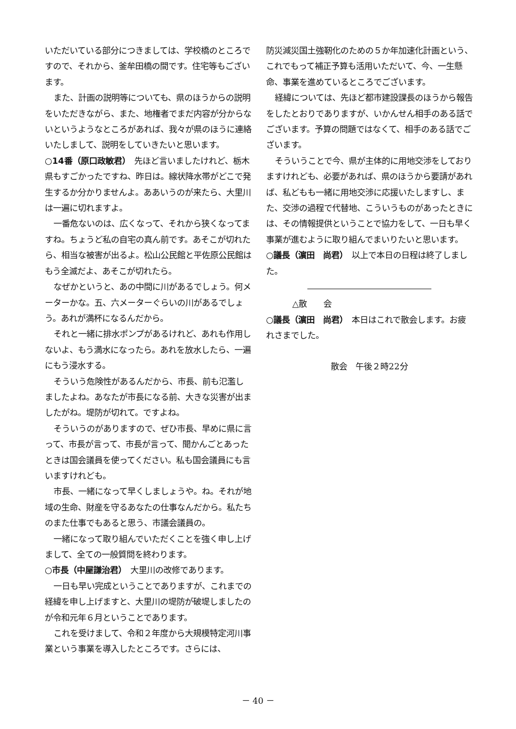いただいている部分につきましては、学校橋のところですので、それから、釜牟田橋の間です。住宅等もございます。
また、計画の説明等についても、県のほうからの説明をいただきながら、また、地権者でまだ内容が分からないというようなところがあれば、我々が県のほうに連絡いたしまして、説明をしていきたいと思います。
○14番（原口政敏君）　先ほど言いましたけれど、栃木県もすごかったですね、昨日は。線状降水帯がどこで発生するか分かりませんよ。ああいうのが来たら、大里川は一遍に切れますよ。
一番危ないのは、広くなって、それから狭くなってますね。ちょうど私の自宅の真ん前です。あそこが切れたら、相当な被害が出るよ。松山公民館と平佐原公民館はもう全滅だよ、あそこが切れたら。
なぜかというと、あの中間に川があるでしょう。何メーターかな。五、六メーターぐらいの川があるでしょう。あれが満杯になるんだから。
それと一緒に排水ポンプがあるけれど、あれも作用しないよ、もう満水になったら。あれを放水したら、一遍にもう浸水する。
そういう危険性があるんだから、市長、前も氾濫しましたよね。あなたが市長になる前、大きな災害が出ましたがね。堤防が切れて。ですよね。
そういうのがありますので、ぜひ市長、早めに県に言って、市長が言って、市長が言って、聞かんごとあったときは国会議員を使ってください。私も国会議員にも言いますけれども。
市長、一緒になって早くしましょうや。ね。それが地域の生命、財産を守るあなたの仕事なんだから。私たちのまた仕事でもあると思う、市議会議員の。
一緒になって取り組んでいただくことを強く申し上げまして、全ての一般質問を終わります。
○市長（中屋謙治君）　大里川の改修であります。
一日も早い完成ということでありますが、これまでの経緯を申し上げますと、大里川の堤防が破堤しましたのが令和元年６月ということであります。
これを受けまして、令和２年度から大規模特定河川事業という事業を導入したところです。さらには、
防災減災国土強靭化のための５か年加速化計画という、これでもって補正予算も活用いただいて、今、一生懸命、事業を進めているところでございます。
経緯については、先ほど都市建設課長のほうから報告をしたとおりでありますが、いかんせん相手のある話でございます。予算の問題ではなくて、相手のある話でございます。
そういうことで今、県が主体的に用地交渉をしておりますけれども、必要があれば、県のほうから要請があれば、私どもも一緒に用地交渉に応援いたしますし、また、交渉の過程で代替地、こういうものがあったときには、その情報提供ということで協力をして、一日も早く事業が進むように取り組んでまいりたいと思います。
○議長（濵田　尚君）　以上で本日の日程は終了しました。
△散　　会
○議長（濵田　尚君）　本日はこれで散会します。お疲れさまでした。
散会　午後２時22分
－ 40 －